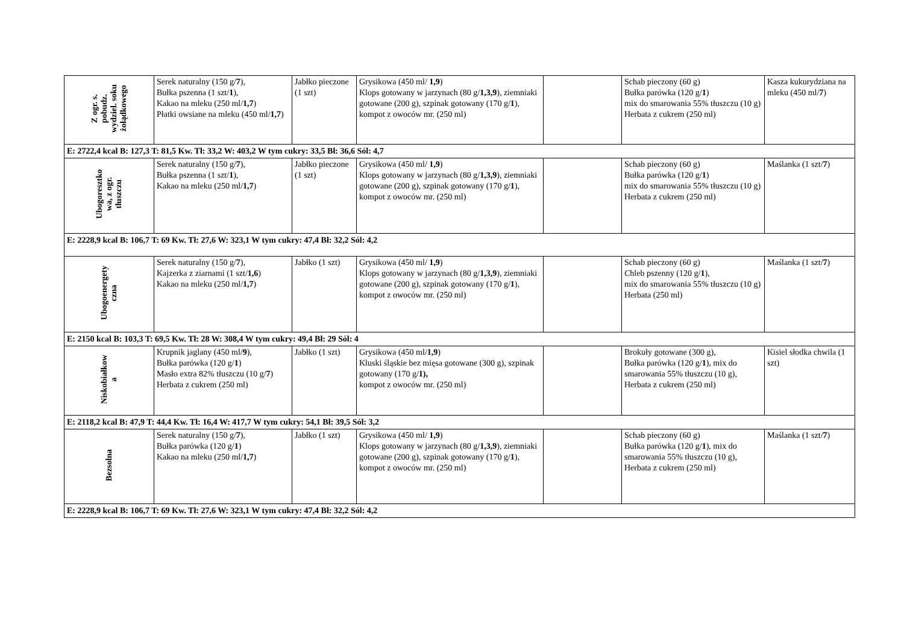| Z ogr. s. pobudz. wydziel. soku żołądkowego | Serek naturalny (150 g/ 7 ), Bułka pszenna (1 szt/ 1 ), Kakao na mleku (250 ml/ 1,7 ) Płatki owsiane na mleku (450 ml/ 1,7 ) | Jabłko pieczone (1 szt) | Grysikowa (450 ml/ 1,9 ) Klops gotowany w jarzynach (80 g/ 1,3,9 ), ziemniaki gotowane (200 g), szpinak gotowany (170 g/ 1 ), kompot z owoców mr. (250 ml) | | Schab pieczony (60 g) Bułka parówka (120 g/ 1 ) mix do smarowania 55% tłuszczu (10 g) Herbata z cukrem (250 ml) | Kasza kukurydziana na mleku (450 ml/ 7 ) |
| E: 2722,4 kcal B: 127,3 T: 81,5 Kw. Tł: 33,2 W: 403,2 W tym cukry: 33,5 Bł: 36,6 Sól: 4,7 | | | | | | |
| Ubogoresztko wa, z ogr. tłuszczu | Serek naturalny (150 g/ 7 ), Bułka pszenna (1 szt/ 1 ), Kakao na mleku (250 ml/ 1,7 ) | Jabłko pieczone (1 szt) | Grysikowa (450 ml/ 1,9 ) Klops gotowany w jarzynach (80 g/ 1,3,9 ), ziemniaki gotowane (200 g), szpinak gotowany (170 g/ 1 ), kompot z owoców mr. (250 ml) | | Schab pieczony (60 g) Bułka parówka (120 g/ 1 ) mix do smarowania 55% tłuszczu (10 g) Herbata z cukrem (250 ml) | Maślanka (1 szt/ 7 ) |
| E: 2228,9 kcal B: 106,7 T: 69 Kw. Tł: 27,6 W: 323,1 W tym cukry: 47,4 Bł: 32,2 Sól: 4,2 | | | | | | |
| Ubogoenergety czna | Serek naturalny (150 g/ 7 ), Kajzerka z ziarnami (1 szt/ 1,6 ) Kakao na mleku (250 ml/ 1,7 ) | Jabłko (1 szt) | Grysikowa (450 ml/ 1,9 ) Klops gotowany w jarzynach (80 g/ 1,3,9 ), ziemniaki gotowane (200 g), szpinak gotowany (170 g/ 1 ), kompot z owoców mr. (250 ml) | | Schab pieczony (60 g) C hleb pszenny (120 g/ 1 ), mix do smarowania 55% tłuszczu (10 g) Herbata (250 ml) | Maślanka (1 szt/ 7 ) |
| E: 2150 kcal B: 103,3 T: 69,5 Kw. Tł: 28 W: 308,4 W tym cukry: 49,4 Bł: 29 Sól: 4 | | | | | | |
| Niskobiałkow a | Krupnik jaglany (450 ml/ 9 ), Bułka parówka (120 g/ 1 ) Masło extra 82% tłuszczu (10 g/ 7 ) Herbata z cukrem (250 ml) | Jabłko (1 szt) | Grysikowa (450 ml/ 1,9 ) Kluski śląskie bez mięsa gotowane (300 g), szpinak gotowany (170 g/ 1), kompot z owoców mr. (250 ml) | | Brokuły gotowane (300 g), Bułka parówka (120 g/ 1 ), mix do smarowania 55% tłuszczu (10 g), Herbata z cukrem (250 ml) | Kisiel słodka chwila (1 szt) |
| E: 2118,2 kcal B: 47,9 T: 44,4 Kw. Tł: 16,4 W: 417,7 W tym cukry: 54,1 Bł: 39,5 Sól: 3,2 | | | | | | |
| Bezsolna | Serek naturalny (150 g/ 7 ), Bułka parówka (120 g/ 1 ) Kakao na mleku (250 ml/ 1,7 ) | Jabłko (1 szt) | Grysikowa (450 ml/ 1,9 ) Klops gotowany w jarzynach (80 g/ 1,3,9 ), ziemniaki gotowane (200 g), szpinak gotowany (170 g/ 1 ), kompot z owoców mr. (250 ml) | | Schab pieczony (60 g) Bułka parówka (120 g/ 1 ), mix do smarowania 55% tłuszczu (10 g), Herbata z cukrem (250 ml) | Maślanka (1 szt/ 7 ) |
| E: 2228,9 kcal B: 106,7 T: 69 Kw. Tł: 27,6 W: 323,1 W tym cukry: 47,4 Bł: 32,2 Sól: 4,2 | | | | | | |